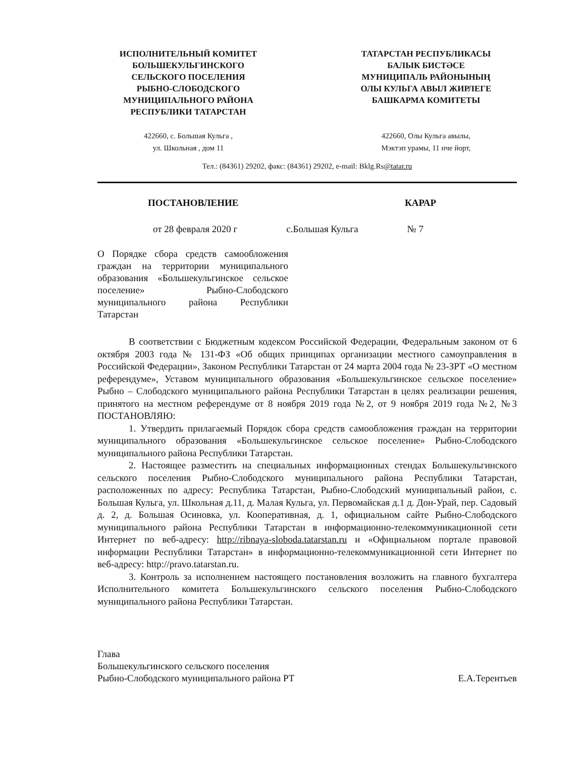ИСПОЛНИТЕЛЬНЫЙ КОМИТЕТ
БОЛЬШЕКУЛЬГИНСКОГО
СЕЛЬСКОГО ПОСЕЛЕНИЯ
РЫБНО-СЛОБОДСКОГО
МУНИЦИПАЛЬНОГО РАЙОНА
РЕСПУБЛИКИ ТАТАРСТАН
ТАТАРСТАН РЕСПУБЛИКАСЫ
БАЛЫК БИСТӘСЕ
МУНИЦИПАЛЬ РАЙОНЫНЫҢ
ОЛЫ КУЛЬГА АВЫЛ ЖИРЛЕГЕ
БАШКАРМА КОМИТЕТЫ
422660, с. Большая Кульга ,
ул. Школьная , дом 11
422660, Олы Кульга авылы,
Мэктэп урамы, 11 нче йорт,
Тел.: (84361) 29202, факс: (84361) 29202, e-mail: Bklg.Rs@tatar.ru
ПОСТАНОВЛЕНИЕ КАРАР
от 28 февраля 2020 г с.Большая Кульга № 7
О Порядке сбора средств самообложения граждан на территории муниципального образования «Большекульгинское сельское поселение» Рыбно-Слободского муниципального района Республики Татарстан
В соответствии с Бюджетным кодексом Российской Федерации, Федеральным законом от 6 октября 2003 года № 131-ФЗ «Об общих принципах организации местного самоуправления в Российской Федерации», Законом Республики Татарстан от 24 марта 2004 года № 23-ЗРТ «О местном референдуме», Уставом муниципального образования «Большекульгинское сельское поселение» Рыбно – Слободского муниципального района Республики Татарстан в целях реализации решения, принятого на местном референдуме от 8 ноября 2019 года №2, от 9 ноября 2019 года №2, №3 ПОСТАНОВЛЯЮ:
1. Утвердить прилагаемый Порядок сбора средств самообложения граждан на территории муниципального образования «Большекульгинское сельское поселение» Рыбно-Слободского муниципального района Республики Татарстан.
2. Настоящее разместить на специальных информационных стендах Большекульгинского сельского поселения Рыбно-Слободского муниципального района Республики Татарстан, расположенных по адресу: Республика Татарстан, Рыбно-Слободский муниципальный район, с. Большая Кульга, ул. Школьная д.11, д. Малая Кульга, ул. Первомайская д.1 д. Дон-Урай, пер. Садовый д. 2, д. Большая Осиновка, ул. Кооперативная, д. 1, официальном сайте Рыбно-Слободского муниципального района Республики Татарстан в информационно-телекоммуникационной сети Интернет по веб-адресу: http://ribnaya-sloboda.tatarstan.ru и «Официальном портале правовой информации Республики Татарстан» в информационно-телекоммуникационной сети Интернет по веб-адресу: http://pravo.tatarstan.ru.
3. Контроль за исполнением настоящего постановления возложить на главного бухгалтера Исполнительного комитета Большекульгинского сельского поселения Рыбно-Слободского муниципального района Республики Татарстан.
Глава
Большекульгинского сельского поселения
Рыбно-Слободского муниципального района РТ
Е.А.Терентьев